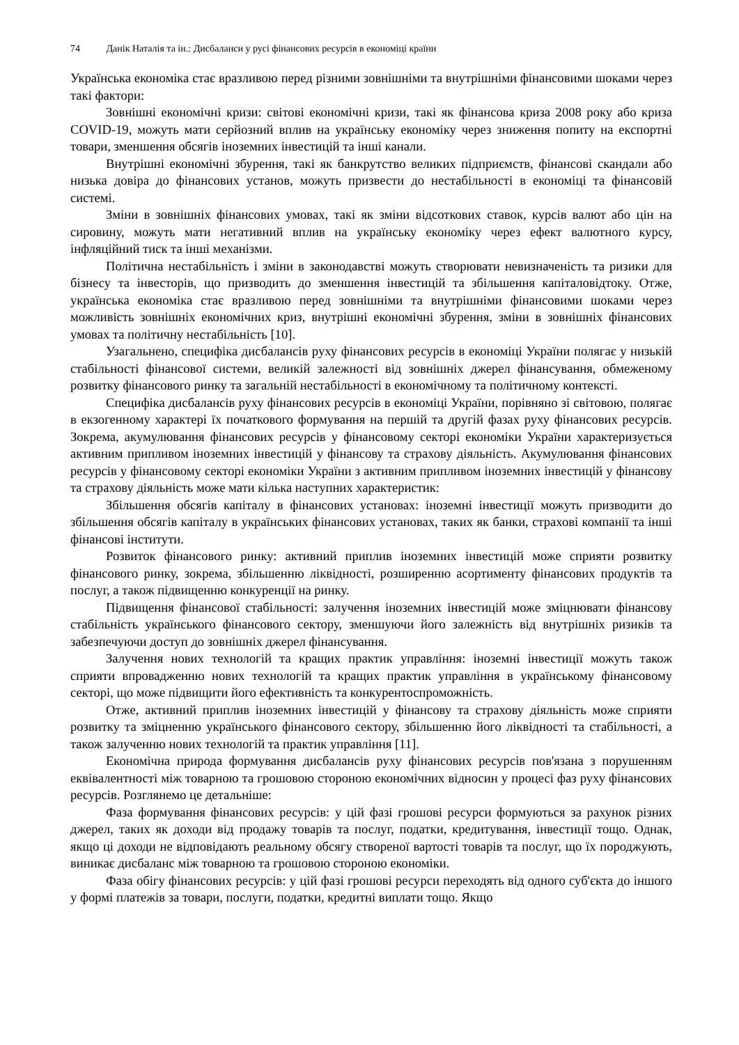74 Данік Наталія та ін.: Дисбаланси у русі фінансових ресурсів в економіці країни
Українська економіка стає вразливою перед різними зовнішніми та внутрішніми фінансовими шоками через такі фактори:
Зовнішні економічні кризи: світові економічні кризи, такі як фінансова криза 2008 року або криза COVID-19, можуть мати серйозний вплив на українську економіку через зниження попиту на експортні товари, зменшення обсягів іноземних інвестицій та інші канали.
Внутрішні економічні збурення, такі як банкрутство великих підприємств, фінансові скандали або низька довіра до фінансових установ, можуть призвести до нестабільності в економіці та фінансовій системі.
Зміни в зовнішніх фінансових умовах, такі як зміни відсоткових ставок, курсів валют або цін на сировину, можуть мати негативний вплив на українську економіку через ефект валютного курсу, інфляційний тиск та інші механізми.
Політична нестабільність і зміни в законодавстві можуть створювати невизначеність та ризики для бізнесу та інвесторів, що призводить до зменшення інвестицій та збільшення капіталовідтоку. Отже, українська економіка стає вразливою перед зовнішніми та внутрішніми фінансовими шоками через можливість зовнішніх економічних криз, внутрішні економічні збурення, зміни в зовнішніх фінансових умовах та політичну нестабільність [10].
Узагальнено, специфіка дисбалансів руху фінансових ресурсів в економіці України полягає у низькій стабільності фінансової системи, великій залежності від зовнішніх джерел фінансування, обмеженому розвитку фінансового ринку та загальній нестабільності в економічному та політичному контексті.
Специфіка дисбалансів руху фінансових ресурсів в економіці України, порівняно зі світовою, полягає в екзогенному характері їх початкового формування на першій та другій фазах руху фінансових ресурсів. Зокрема, акумулювання фінансових ресурсів у фінансовому секторі економіки України характеризується активним припливом іноземних інвестицій у фінансову та страхову діяльність. Акумулювання фінансових ресурсів у фінансовому секторі економіки України з активним припливом іноземних інвестицій у фінансову та страхову діяльність може мати кілька наступних характеристик:
Збільшення обсягів капіталу в фінансових установах: іноземні інвестиції можуть призводити до збільшення обсягів капіталу в українських фінансових установах, таких як банки, страхові компанії та інші фінансові інститути.
Розвиток фінансового ринку: активний приплив іноземних інвестицій може сприяти розвитку фінансового ринку, зокрема, збільшенню ліквідності, розширенню асортименту фінансових продуктів та послуг, а також підвищенню конкуренції на ринку.
Підвищення фінансової стабільності: залучення іноземних інвестицій може зміцнювати фінансову стабільність українського фінансового сектору, зменшуючи його залежність від внутрішніх ризиків та забезпечуючи доступ до зовнішніх джерел фінансування.
Залучення нових технологій та кращих практик управління: іноземні інвестиції можуть також сприяти впровадженню нових технологій та кращих практик управління в українському фінансовому секторі, що може підвищити його ефективність та конкурентоспроможність.
Отже, активний приплив іноземних інвестицій у фінансову та страхову діяльність може сприяти розвитку та зміцненню українського фінансового сектору, збільшенню його ліквідності та стабільності, а також залученню нових технологій та практик управління [11].
Економічна природа формування дисбалансів руху фінансових ресурсів пов'язана з порушенням еквівалентності між товарною та грошовою стороною економічних відносин у процесі фаз руху фінансових ресурсів. Розглянемо це детальніше:
Фаза формування фінансових ресурсів: у цій фазі грошові ресурси формуються за рахунок різних джерел, таких як доходи від продажу товарів та послуг, податки, кредитування, інвестиції тощо. Однак, якщо ці доходи не відповідають реальному обсягу створеної вартості товарів та послуг, що їх породжують, виникає дисбаланс між товарною та грошовою стороною економіки.
Фаза обігу фінансових ресурсів: у цій фазі грошові ресурси переходять від одного суб'єкта до іншого у формі платежів за товари, послуги, податки, кредитні виплати тощо. Якщо